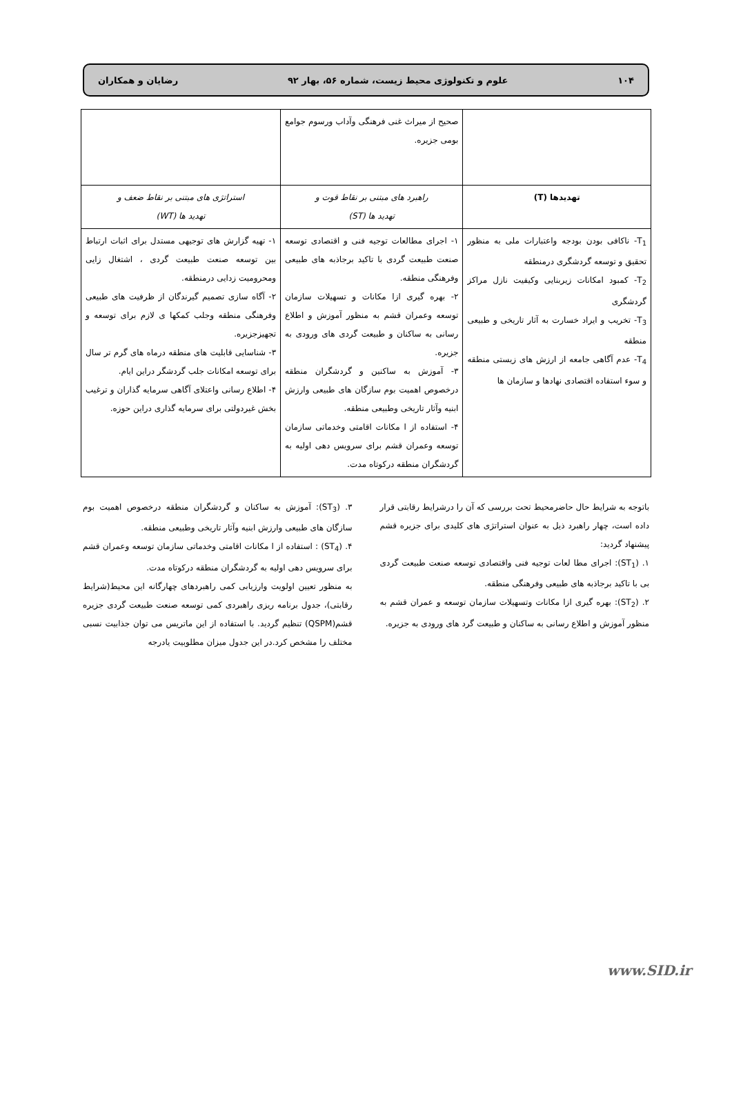۱۰۴ علوم و تکنولوژی محیط زیست، شماره ۵۶، بهار ۹۲ رضایان و همکاران
| | صحیح از میراث غنی فرهنگی وآداب ورسوم جوامع بومی جزیره. | |
| تهدیدها (T) | راهبرد های مبتنی بر نقاط قوت و تهدید ها (ST) | استراتژی های مبتنی بر نقاط ضعف و تهدید ها (WT) |
| T<sub>1</sub>- ناکافی بودن بودجه واعتبارات ملی به منظور تحقیق و توسعه گردشگری درمنطقه T<sub>2</sub>- کمبود امکانات زیربنایی وکیفیت نازل مراکز گردشگری T<sub>3</sub>- تخریب و ایراد خسارت به آثار تاریخی و طبیعی منطقه T<sub>4</sub>- عدم آگاهی جامعه از ارزش های زیستی منطقه و سوء استفاده اقتصادی نهادها و سازمان ها | ۱- اجرای مطالعات توجیه فنی و اقتصادی توسعه صنعت طبیعت گردی با تاکید برجاذبه های طبیعی وفرهنگی منطقه. ۲- بهره گیری ازا مکانات و تسهیلات سازمان توسعه وعمران قشم به منظور آموزش و اطلاع رسانی به ساکنان و طبیعت گردی های ورودی به جزیره. ۳- آموزش به ساکنین و گردشگران منطقه درخصوص اهمیت بوم سازگان های طبیعی وارزش ابنیه وآثار تاریخی وطبیعی منطقه. ۴- استفاده از ا مکانات اقامتی وخدماتی سازمان توسعه وعمران قشم برای سرویس دهی اولیه به گردشگران منطقه درکوتاه مدت. | ۱- تهیه گزارش های توجیهی مستدل برای اثبات ارتباط بین توسعه صنعت طبیعت گردی ، اشتغال زایی ومحرومیت زدایی درمنطقه. ۲- آگاه سازی تصمیم گیرندگان از ظرفیت های طبیعی وفرهنگی منطقه وجلب کمکها ی لازم برای توسعه و تجهیزجزیره. ۳- شناسایی قابلیت های منطقه درماه های گرم تر سال برای توسعه امکانات جلب گردشگر دراین ایام. ۴- اطلاع رسانی واعتلای آگاهی سرمایه گذاران و ترغیب بخش غیردولتی برای سرمایه گذاری دراین حوزه. |
باتوجه به شرایط حال حاضرمحیط تحت بررسی که آن را درشرایط رقابتی قرار داده است، چهار راهبرد ذیل به عنوان استراتژی های کلیدی برای جزیره قشم پیشنهاد گردید:
۱. (ST<sub>1</sub>): اجرای مطا لعات توجیه فنی واقتصادی توسعه صنعت طبیعت گردی بی با تاکید برجاذبه های طبیعی وفرهنگی منطقه.
۲. (ST<sub>2</sub>): بهره گیری ازا مکانات وتسهیلات سازمان توسعه و عمران قشم به منظور آموزش و اطلاع رسانی به ساکنان و طبیعت گرد های ورودی به جزیره.
۳. (ST<sub>3</sub>): آموزش به ساکنان و گردشگران منطقه درخصوص اهمیت بوم سازگان های طبیعی وارزش ابنیه وآثار تاریخی وطبیعی منطقه.
۴. (ST<sub>4</sub>) : استفاده از ا مکانات اقامتی وخدماتی سازمان توسعه وعمران قشم برای سرویس دهی اولیه به گردشگران منطقه درکوتاه مدت.
به منظور تعیین اولویت وارزیابی کمی راهبردهای چهارگانه این محیط(شرایط رقابتی)، جدول برنامه ریزی راهبردی کمی توسعه صنعت طبیعت گردی جزیره قشم(QSPM) تنظیم گردید. با استفاده از این ماتریس می توان جذابیت نسبی مختلف را مشخص کرد.در این جدول میزان مطلوبیت یادرجه
www.SID.ir